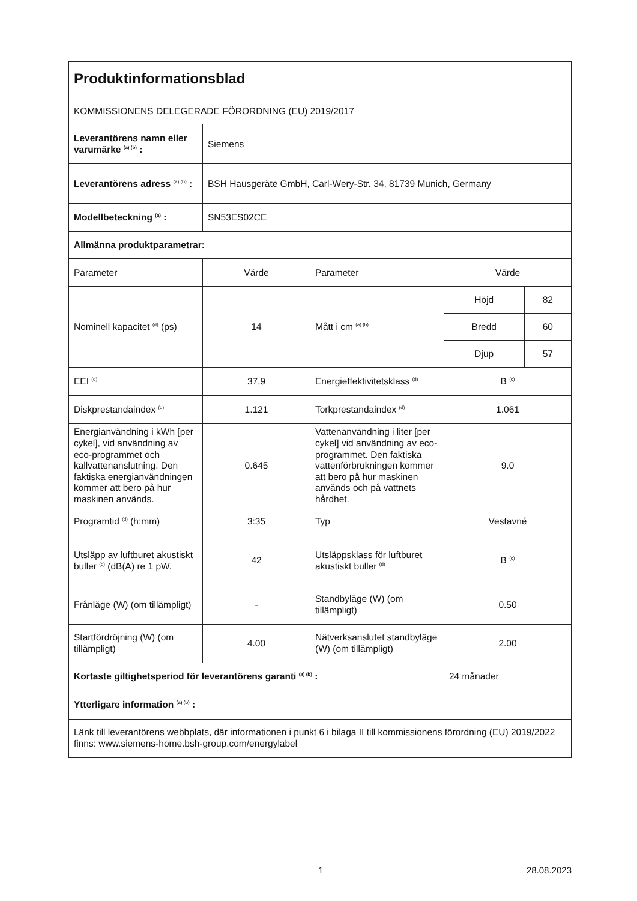| Produktinformationsblad KOMMISSIONENS DELEGERADE FÖRORDNING (EU) 2019/2017 | | | | |
| Leverantörens namn eller varumärke <sup>(a) (b)</sup> : | Siemens | | | |
| Leverantörens adress <sup>(a) (b)</sup> : | BSH Hausgeräte GmbH, Carl-Wery-Str. 34, 81739 Munich, Germany | | | |
| Modellbeteckning <sup>(a)</sup> : | SN53ES02CE | | | |
| Allmänna produktparametrar: | | | | |
| Parameter | Värde | Parameter | Värde | |
| Nominell kapacitet <sup>(d)</sup> (ps) | 14 | Mått i cm <sup>(a) (b)</sup> | Höjd | 82 |
| | | | Bredd | 60 |
| | | | Djup | 57 |
| EEI <sup>(d)</sup> | 37.9 | Energieffektivitetsklass <sup>(d)</sup> | B <sup>(c)</sup> | |
| Diskprestandaindex <sup>(d)</sup> | 1.121 | Torkprestandaindex <sup>(d)</sup> | 1.061 | |
| Energianvändning i kWh [per cykel], vid användning av eco-programmet och kallvattenanslutning. Den faktiska energianvändningen kommer att bero på hur maskinen används. | 0.645 | Vattenanvändning i liter [per cykel] vid användning av eco-programmet. Den faktiska vattenförbrukningen kommer att bero på hur maskinen används och på vattnets hårdhet. | 9.0 | |
| Programtid <sup>(d)</sup> (h:mm) | 3:35 | Typ | Vestavné | |
| Utsläpp av luftburet akustiskt buller <sup>(d)</sup> (dB(A) re 1 pW. | 42 | Utsläppsklass för luftburet akustiskt buller <sup>(d)</sup> | B <sup>(c)</sup> | |
| Frånläge (W) (om tillämpligt) | - | Standbyläge (W) (om tillämpligt) | 0.50 | |
| Startfördröjning (W) (om tillämpligt) | 4.00 | Nätverksanslutet standbyläge (W) (om tillämpligt) | 2.00 | |
| Kortaste giltighetsperiod för leverantörens garanti <sup>(a) (b)</sup> : | | | 24 månader | |
| Ytterligare information <sup>(a) (b)</sup> : | | | | |
| Länk till leverantörens webbplats, där informationen i punkt 6 i bilaga II till kommissionens förordning (EU) 2019/2022 finns: www.siemens-home.bsh-group.com/energylabel | | | | |
1 28.08.2023